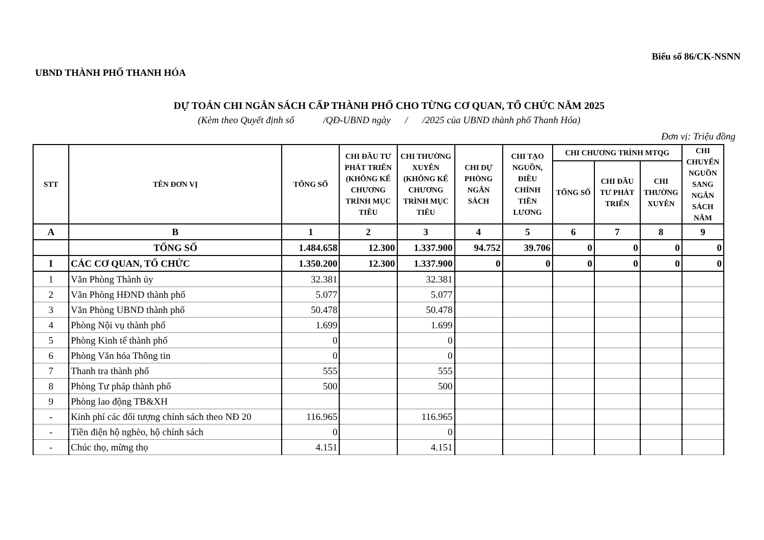Biểu số 86/CK-NSNN
UBND THÀNH PHỐ THANH HÓA
DỰ TOÁN CHI NGÂN SÁCH CẤP THÀNH PHỐ CHO TỪNG CƠ QUAN, TỔ CHỨC NĂM 2025
(Kèm theo Quyết định số /QĐ-UBND ngày / /2025 của UBND thành phố Thanh Hóa)
Đơn vị: Triệu đồng
| STT | TÊN ĐƠN VỊ | TỔNG SỐ | CHI ĐẦU TƯ PHÁT TRIỂN (KHÔNG KỂ CHƯƠNG TRÌNH MỤC TIÊU | CHI THƯỜNG XUYÊN (KHÔNG KỂ CHƯƠNG TRÌNH MỤC TIÊU | CHI DỰ PHÒNG NGÂN SÁCH | CHI TẠO NGUỒN, ĐIỀU CHỈNH TIỀN LƯƠNG | CHI CHƯƠNG TRÌNH MTQG | | | CHI CHUYỂN NGUỒN SANG NGÂN SÁCH NĂM |
| --- | --- | --- | --- | --- | --- | --- | --- | --- | --- | --- |
| | | | | | | | TỔNG SỐ | CHI ĐẦU TƯ PHÁT TRIỂN | CHI THƯỜNG XUYÊN | |
| A | B | 1 | 2 | 3 | 4 | 5 | 6 | 7 | 8 | 9 |
| | TỔNG SỐ | 1.484.658 | 12.300 | 1.337.900 | 94.752 | 39.706 | 0 | 0 | 0 | 0 |
| I | CÁC CƠ QUAN, TỔ CHỨC | 1.350.200 | 12.300 | 1.337.900 | 0 | 0 | 0 | 0 | 0 | 0 |
| 1 | Văn Phòng Thành ủy | 32.381 | | 32.381 | | | | | | |
| 2 | Văn Phòng HĐND thành phố | 5.077 | | 5.077 | | | | | | |
| 3 | Văn Phòng UBND thành phố | 50.478 | | 50.478 | | | | | | |
| 4 | Phòng Nội vụ thành phố | 1.699 | | 1.699 | | | | | | |
| 5 | Phòng Kinh tế thành phố | 0 | | 0 | | | | | | |
| 6 | Phòng Văn hóa Thông tin | 0 | | 0 | | | | | | |
| 7 | Thanh tra thành phố | 555 | | 555 | | | | | | |
| 8 | Phòng Tư pháp thành phố | 500 | | 500 | | | | | | |
| 9 | Phòng lao động TB&XH | | | | | | | | | |
| - | Kinh phí các đối tượng chính sách theo NĐ 20 | 116.965 | | 116.965 | | | | | | |
| - | Tiền điện hộ nghèo, hộ chính sách | 0 | | 0 | | | | | | |
| - | Chúc thọ, mừng thọ | 4.151 | | 4.151 | | | | | | |